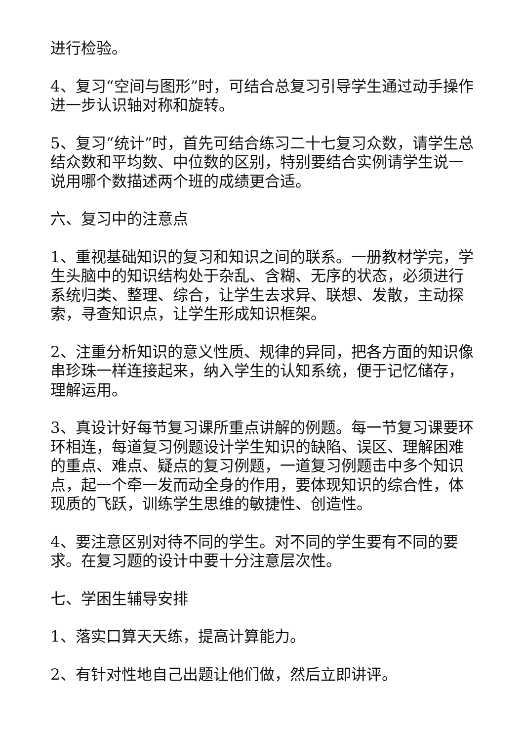进行检验。
4、复习“空间与图形”时，可结合总复习引导学生通过动手操作进一步认识轴对称和旋转。
5、复习“统计”时，首先可结合练习二十七复习众数，请学生总结众数和平均数、中位数的区别，特别要结合实例请学生说一说用哪个数描述两个班的成绩更合适。
六、复习中的注意点
1、重视基础知识的复习和知识之间的联系。一册教材学完，学生头脑中的知识结构处于杂乱、含糊、无序的状态，必须进行系统归类、整理、综合，让学生去求异、联想、发散，主动探索，寻查知识点，让学生形成知识框架。
2、注重分析知识的意义性质、规律的异同，把各方面的知识像串珍珠一样连接起来，纳入学生的认知系统，便于记忆储存，理解运用。
3、真设计好每节复习课所重点讲解的例题。每一节复习课要环环相连，每道复习例题设计学生知识的缺陷、误区、理解困难的重点、难点、疑点的复习例题，一道复习例题击中多个知识点，起一个牵一发而动全身的作用，要体现知识的综合性，体现质的飞跃，训练学生思维的敏捷性、创造性。
4、要注意区别对待不同的学生。对不同的学生要有不同的要求。在复习题的设计中要十分注意层次性。
七、学困生辅导安排
1、落实口算天天练，提高计算能力。
2、有针对性地自己出题让他们做，然后立即讲评。